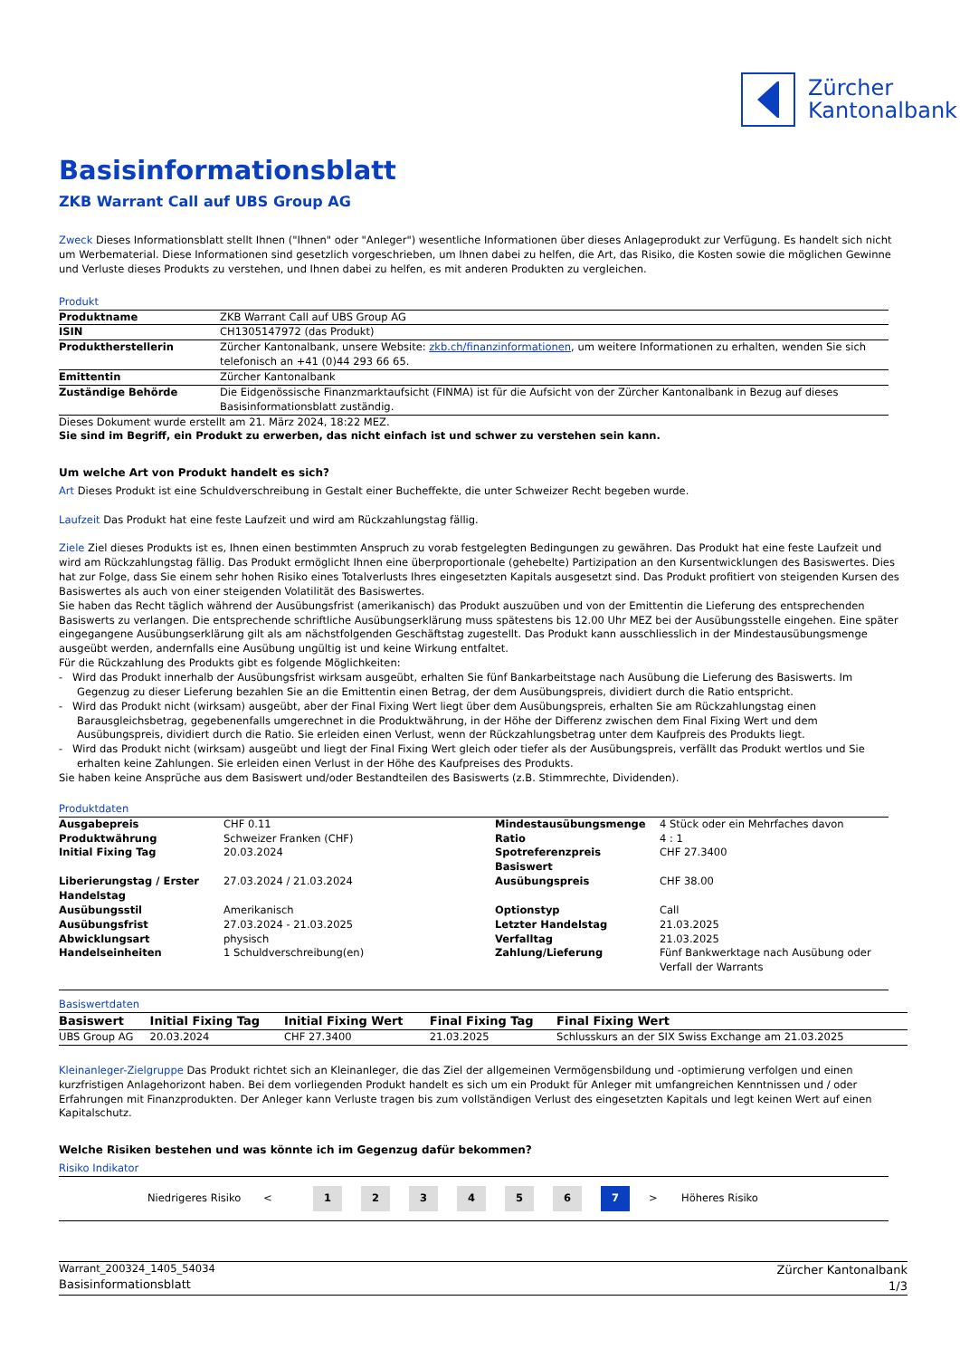Zürcher
Kantonalbank
Basisinformationsblatt
ZKB Warrant Call auf UBS Group AG
Zweck Dieses Informationsblatt stellt Ihnen ("Ihnen" oder "Anleger") wesentliche Informationen über dieses Anlageprodukt zur Verfügung. Es handelt sich nicht um Werbematerial. Diese Informationen sind gesetzlich vorgeschrieben, um Ihnen dabei zu helfen, die Art, das Risiko, die Kosten sowie die möglichen Gewinne und Verluste dieses Produkts zu verstehen, und Ihnen dabei zu helfen, es mit anderen Produkten zu vergleichen.
Produkt
| Produktname | ZKB Warrant Call auf UBS Group AG |
| ISIN | CH1305147972 (das Produkt) |
| Produktherstellerin | Zürcher Kantonalbank, unsere Website: zkb.ch/finanzinformationen , um weitere Informationen zu erhalten, wenden Sie sich telefonisch an +41 (0)44 293 66 65. |
| Emittentin | Zürcher Kantonalbank |
| Zuständige Behörde | Die Eidgenössische Finanzmarktaufsicht (FINMA) ist für die Aufsicht von der Zürcher Kantonalbank in Bezug auf dieses Basisinformationsblatt zuständig. |
Dieses Dokument wurde erstellt am 21. März 2024, 18:22 MEZ.
Sie sind im Begriff, ein Produkt zu erwerben, das nicht einfach ist und schwer zu verstehen sein kann.
Um welche Art von Produkt handelt es sich?
Art Dieses Produkt ist eine Schuldverschreibung in Gestalt einer Bucheffekte, die unter Schweizer Recht begeben wurde.
Laufzeit Das Produkt hat eine feste Laufzeit und wird am Rückzahlungstag fällig.
Ziele Ziel dieses Produkts ist es, Ihnen einen bestimmten Anspruch zu vorab festgelegten Bedingungen zu gewähren. Das Produkt hat eine feste Laufzeit und wird am Rückzahlungstag fällig. Das Produkt ermöglicht Ihnen eine überproportionale (gehebelte) Partizipation an den Kursentwicklungen des Basiswertes. Dies hat zur Folge, dass Sie einem sehr hohen Risiko eines Totalverlusts Ihres eingesetzten Kapitals ausgesetzt sind. Das Produkt profitiert von steigenden Kursen des Basiswertes als auch von einer steigenden Volatilität des Basiswertes.
Sie haben das Recht täglich während der Ausübungsfrist (amerikanisch) das Produkt auszuüben und von der Emittentin die Lieferung des entsprechenden Basiswerts zu verlangen. Die entsprechende schriftliche Ausübungserklärung muss spätestens bis 12.00 Uhr MEZ bei der Ausübungsstelle eingehen. Eine später eingegangene Ausübungserklärung gilt als am nächstfolgenden Geschäftstag zugestellt. Das Produkt kann ausschliesslich in der Mindestausübungsmenge ausgeübt werden, andernfalls eine Ausübung ungültig ist und keine Wirkung entfaltet.
Für die Rückzahlung des Produkts gibt es folgende Möglichkeiten:
- Wird das Produkt innerhalb der Ausübungsfrist wirksam ausgeübt, erhalten Sie fünf Bankarbeitstage nach Ausübung die Lieferung des Basiswerts. Im Gegenzug zu dieser Lieferung bezahlen Sie an die Emittentin einen Betrag, der dem Ausübungspreis, dividiert durch die Ratio entspricht.
- Wird das Produkt nicht (wirksam) ausgeübt, aber der Final Fixing Wert liegt über dem Ausübungspreis, erhalten Sie am Rückzahlungstag einen Barausgleichsbetrag, gegebenenfalls umgerechnet in die Produktwährung, in der Höhe der Differenz zwischen dem Final Fixing Wert und dem Ausübungspreis, dividiert durch die Ratio. Sie erleiden einen Verlust, wenn der Rückzahlungsbetrag unter dem Kaufpreis des Produkts liegt.
- Wird das Produkt nicht (wirksam) ausgeübt und liegt der Final Fixing Wert gleich oder tiefer als der Ausübungspreis, verfällt das Produkt wertlos und Sie erhalten keine Zahlungen. Sie erleiden einen Verlust in der Höhe des Kaufpreises des Produkts.
Sie haben keine Ansprüche aus dem Basiswert und/oder Bestandteilen des Basiswerts (z.B. Stimmrechte, Dividenden).
Produktdaten
| Ausgabepreis | CHF 0.11 | Mindestausübungsmenge | 4 Stück oder ein Mehrfaches davon |
| Produktwährung | Schweizer Franken (CHF) | Ratio | 4 : 1 |
| Initial Fixing Tag | 20.03.2024 | Spotreferenzpreis Basiswert | CHF 27.3400 |
| Liberierungstag / Erster Handelstag | 27.03.2024 / 21.03.2024 | Ausübungspreis | CHF 38.00 |
| Ausübungsstil | Amerikanisch | Optionstyp | Call |
| Ausübungsfrist | 27.03.2024 - 21.03.2025 | Letzter Handelstag | 21.03.2025 |
| Abwicklungsart | physisch | Verfalltag | 21.03.2025 |
| Handelseinheiten | 1 Schuldverschreibung(en) | Zahlung/Lieferung | Fünf Bankwerktage nach Ausübung oder Verfall der Warrants |
Basiswertdaten
| Basiswert | Initial Fixing Tag | Initial Fixing Wert | Final Fixing Tag | Final Fixing Wert |
| --- | --- | --- | --- | --- |
| UBS Group AG | 20.03.2024 | CHF 27.3400 | 21.03.2025 | Schlusskurs an der SIX Swiss Exchange am 21.03.2025 |
Kleinanleger-Zielgruppe Das Produkt richtet sich an Kleinanleger, die das Ziel der allgemeinen Vermögensbildung und -optimierung verfolgen und einen kurzfristigen Anlagehorizont haben. Bei dem vorliegenden Produkt handelt es sich um ein Produkt für Anleger mit umfangreichen Kenntnissen und / oder Erfahrungen mit Finanzprodukten. Der Anleger kann Verluste tragen bis zum vollständigen Verlust des eingesetzten Kapitals und legt keinen Wert auf einen Kapitalschutz.
Welche Risiken bestehen und was könnte ich im Gegenzug dafür bekommen?
Risiko Indikator
Niedrigeres Risiko <
1 2 3 4 5 6 7
> Höheres Risiko
Warrant_200324_1405_54034
Basisinformationsblatt
Zürcher Kantonalbank
1/3